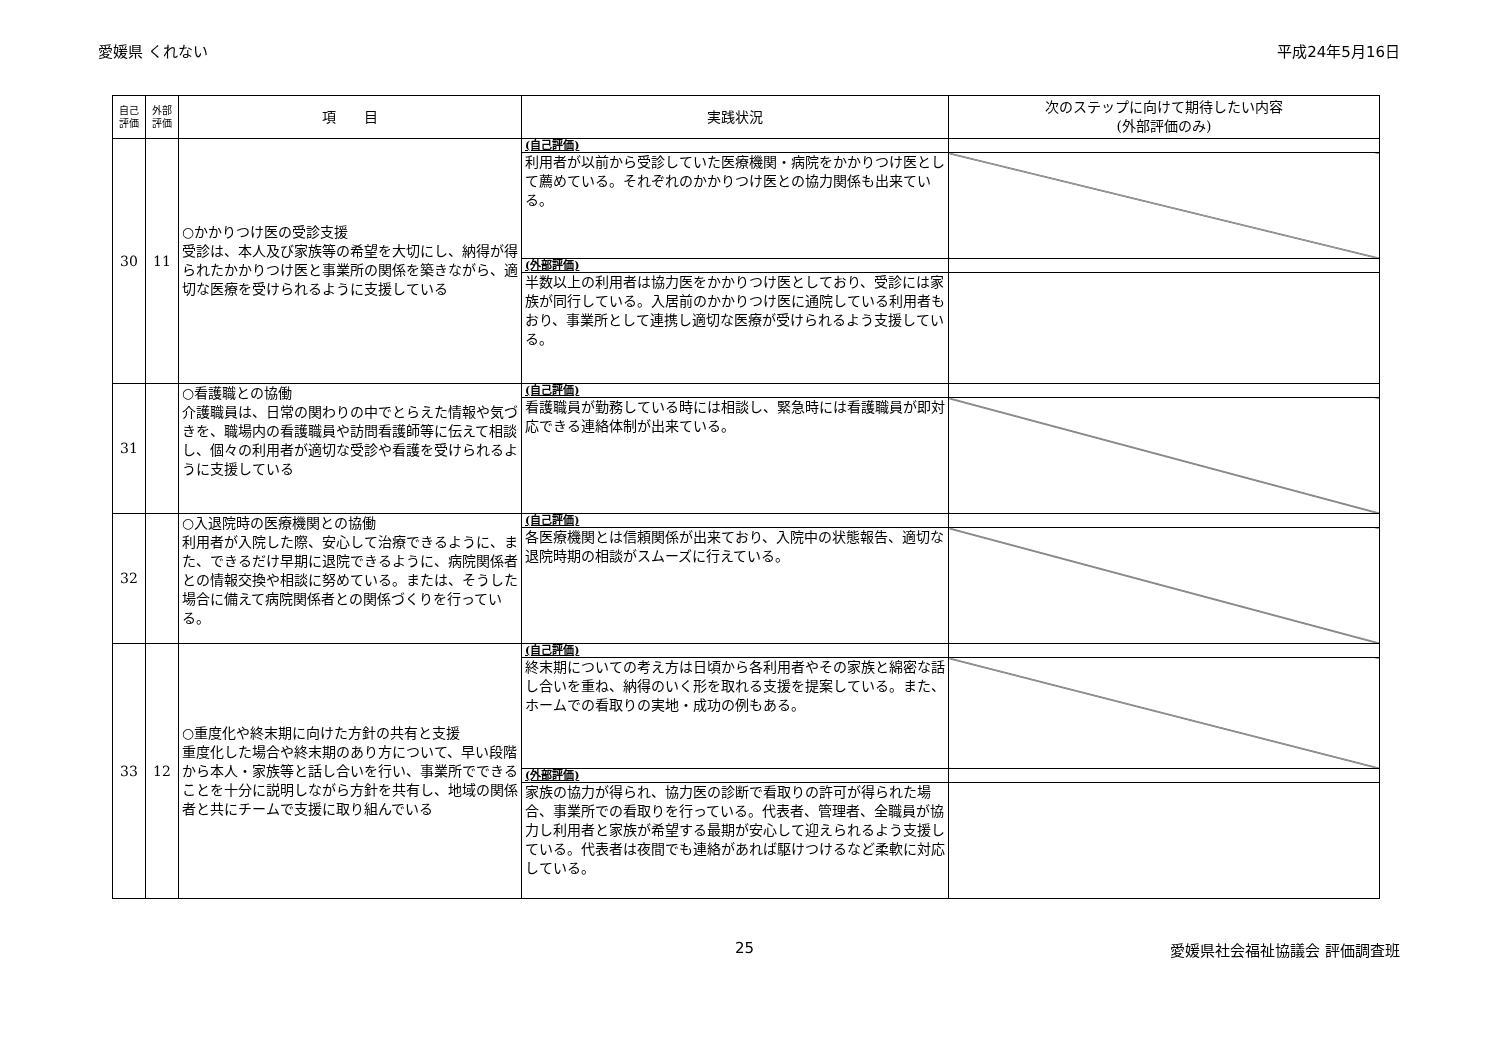愛媛県 くれない 平成24年5月16日
| 自己 評価 | 外部 評価 | 項 目 | 実践状況 | 次のステップに向けて期待したい内容 (外部評価のみ) |
| --- | --- | --- | --- | --- |
| 30 | 11 | ○かかりつけ医の受診支援 受診は、本人及び家族等の希望を大切にし、納得が得られたかかりつけ医と事業所の関係を築きながら、適切な医療を受けられるように支援している | (自己評価) | |
| | | | 利用者が以前から受診していた医療機関・病院をかかりつけ医として薦めている。それぞれのかかりつけ医との協力関係も出来ている。 | |
| | | | (外部評価) | |
| | | | 半数以上の利用者は協力医をかかりつけ医としており、受診には家族が同行している。入居前のかかりつけ医に通院している利用者もおり、事業所として連携し適切な医療が受けられるよう支援している。 | |
| 31 | | ○看護職との協働 介護職員は、日常の関わりの中でとらえた情報や気づきを、職場内の看護職員や訪問看護師等に伝えて相談し、個々の利用者が適切な受診や看護を受けられるように支援している | (自己評価) | |
| | | | 看護職員が勤務している時には相談し、緊急時には看護職員が即対応できる連絡体制が出来ている。 | |
| 32 | | ○入退院時の医療機関との協働 利用者が入院した際、安心して治療できるように、また、できるだけ早期に退院できるように、病院関係者との情報交換や相談に努めている。または、そうした場合に備えて病院関係者との関係づくりを行っている。 | (自己評価) | |
| | | | 各医療機関とは信頼関係が出来ており、入院中の状態報告、適切な退院時期の相談がスムーズに行えている。 | |
| 33 | 12 | ○重度化や終末期に向けた方針の共有と支援 重度化した場合や終末期のあり方について、早い段階から本人・家族等と話し合いを行い、事業所でできることを十分に説明しながら方針を共有し、地域の関係者と共にチームで支援に取り組んでいる | (自己評価) | |
| | | | 終末期についての考え方は日頃から各利用者やその家族と綿密な話し合いを重ね、納得のいく形を取れる支援を提案している。また、ホームでの看取りの実地・成功の例もある。 | |
| | | | (外部評価) | |
| | | | 家族の協力が得られ、協力医の診断で看取りの許可が得られた場合、事業所での看取りを行っている。代表者、管理者、全職員が協力し利用者と家族が希望する最期が安心して迎えられるよう支援している。代表者は夜間でも連絡があれば駆けつけるなど柔軟に対応している。 | |
25 愛媛県社会福祉協議会 評価調査班